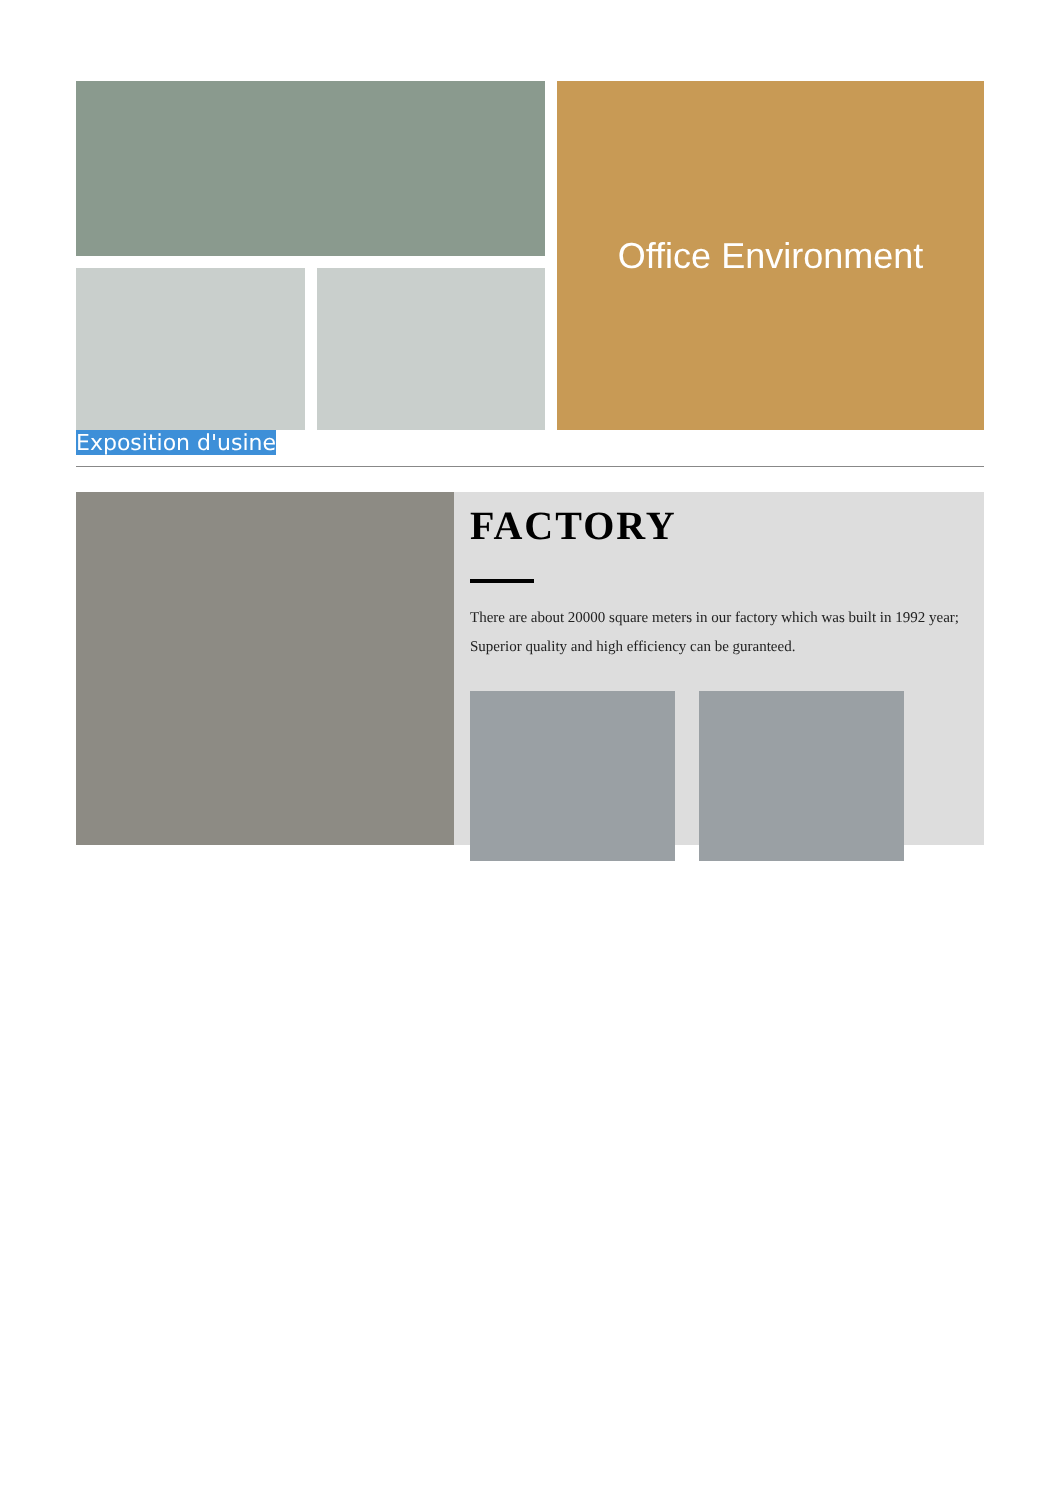Office Environment
Exposition d'usine
FACTORY
There are about 20000 square meters in our factory which was built in 1992 year; Superior quality and high efficiency can be guranteed.